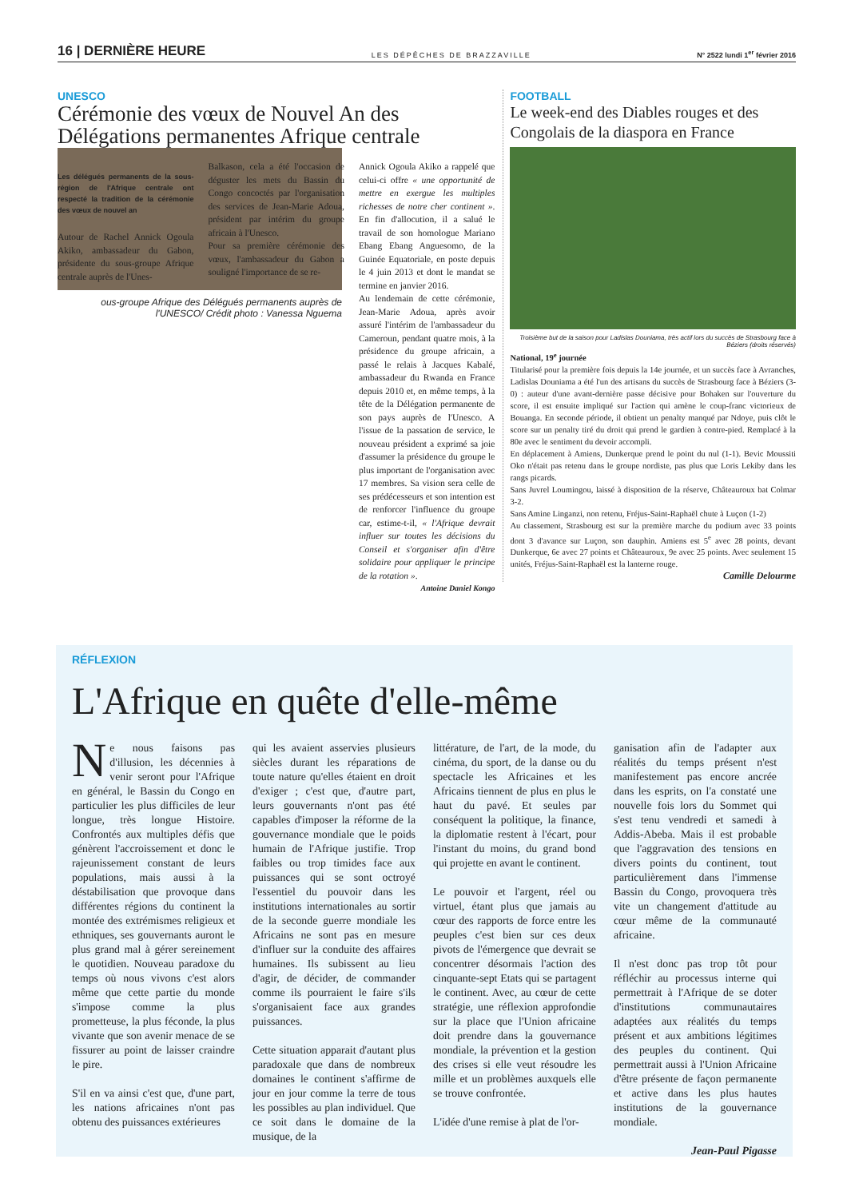16 | DERNIÈRE HEURE LES DÉPÊCHES DE BRAZZAVILLE N° 2522 lundi 1<sup>er</sup> février 2016
UNESCO
Cérémonie des vœux de Nouvel An des Délégations permanentes Afrique centrale
Les délégués permanents de la sous-région de l'Afrique centrale ont respecté la tradition de la cérémonie des vœux de nouvel an
Autour de Rachel Annick Ogoula Akiko, ambassadeur du Gabon, présidente du sous-groupe Afrique centrale auprès de l'Unes-
Balkason, cela a été l'occasion de déguster les mets du Bassin du Congo concoctés par l'organisation des services de Jean-Marie Adoua, président par intérim du groupe africain à l'Unesco.
Pour sa première cérémonie des vœux, l'ambassadeur du Gabon a souligné l'importance de se re-
Annick Ogoula Akiko a rappelé que celui-ci offre « une opportunité de mettre en exergue les multiples richesses de notre cher continent ». En fin d'allocution, il a salué le travail de son homologue Mariano Ebang Ebang Anguesomo, de la Guinée Equatoriale, en poste depuis le 4 juin 2013 et dont le mandat se termine en janvier 2016.
Au lendemain de cette cérémonie, Jean-Marie Adoua, après avoir assuré l'intérim de l'ambassadeur du Cameroun, pendant quatre mois, à la présidence du groupe africain, a passé le relais à Jacques Kabalé, ambassadeur du Rwanda en France depuis 2010 et, en même temps, à la tête de la Délégation permanente de son pays auprès de l'Unesco. A l'issue de la passation de service, le nouveau président a exprimé sa joie d'assumer la présidence du groupe le plus important de l'organisation avec 17 membres. Sa vision sera celle de ses prédécesseurs et son intention est de renforcer l'influence du groupe car, estime-t-il, « l'Afrique devrait influer sur toutes les décisions du Conseil et s'organiser afin d'être solidaire pour appliquer le principe de la rotation ».
Antoine Daniel Kongo
ous-groupe Afrique des Délégués permanents auprès de l'UNESCO/ Crédit photo : Vanessa Nguema
FOOTBALL
Le week-end des Diables rouges et des Congolais de la diaspora en France
Troisième but de la saison pour Ladislas Douniama, très actif lors du succès de Strasbourg face à Béziers (droits réservés)
National, 19<sup>e</sup> journée
Titularisé pour la première fois depuis la 14e journée, et un succès face à Avranches, Ladislas Douniama a été l'un des artisans du succès de Strasbourg face à Béziers (3-0) : auteur d'une avant-dernière passe décisive pour Bohaken sur l'ouverture du score, il est ensuite impliqué sur l'action qui amène le coup-franc victorieux de Bouanga. En seconde période, il obtient un penalty manqué par Ndoye, puis clôt le score sur un penalty tiré du droit qui prend le gardien à contre-pied. Remplacé à la 80e avec le sentiment du devoir accompli.
En déplacement à Amiens, Dunkerque prend le point du nul (1-1). Bevic Moussiti Oko n'était pas retenu dans le groupe nordiste, pas plus que Loris Lekiby dans les rangs picards.
Sans Juvrel Loumingou, laissé à disposition de la réserve, Châteauroux bat Colmar 3-2.
Sans Amine Linganzi, non retenu, Fréjus-Saint-Raphaël chute à Luçon (1-2)
Au classement, Strasbourg est sur la première marche du podium avec 33 points dont 3 d'avance sur Luçon, son dauphin. Amiens est 5<sup>e</sup> avec 28 points, devant Dunkerque, 6e avec 27 points et Châteauroux, 9e avec 25 points. Avec seulement 15 unités, Fréjus-Saint-Raphaël est la lanterne rouge.
Camille Delourme
RÉFLEXION
L'Afrique en quête d'elle-même
Ne nous faisons pas d'illusion, les décennies à venir seront pour l'Afrique en général, le Bassin du Congo en particulier les plus difficiles de leur longue, très longue Histoire. Confrontés aux multiples défis que génèrent l'accroissement et donc le rajeunissement constant de leurs populations, mais aussi à la déstabilisation que provoque dans différentes régions du continent la montée des extrémismes religieux et ethniques, ses gouvernants auront le plus grand mal à gérer sereinement le quotidien. Nouveau paradoxe du temps où nous vivons c'est alors même que cette partie du monde s'impose comme la plus prometteuse, la plus féconde, la plus vivante que son avenir menace de se fissurer au point de laisser craindre le pire.
S'il en va ainsi c'est que, d'une part, les nations africaines n'ont pas obtenu des puissances extérieures
qui les avaient asservies plusieurs siècles durant les réparations de toute nature qu'elles étaient en droit d'exiger ; c'est que, d'autre part, leurs gouvernants n'ont pas été capables d'imposer la réforme de la gouvernance mondiale que le poids humain de l'Afrique justifie. Trop faibles ou trop timides face aux puissances qui se sont octroyé l'essentiel du pouvoir dans les institutions internationales au sortir de la seconde guerre mondiale les Africains ne sont pas en mesure d'influer sur la conduite des affaires humaines. Ils subissent au lieu d'agir, de décider, de commander comme ils pourraient le faire s'ils s'organisaient face aux grandes puissances.
Cette situation apparait d'autant plus paradoxale que dans de nombreux domaines le continent s'affirme de jour en jour comme la terre de tous les possibles au plan individuel. Que ce soit dans le domaine de la musique, de la
littérature, de l'art, de la mode, du cinéma, du sport, de la danse ou du spectacle les Africaines et les Africains tiennent de plus en plus le haut du pavé. Et seules par conséquent la politique, la finance, la diplomatie restent à l'écart, pour l'instant du moins, du grand bond qui projette en avant le continent.
Le pouvoir et l'argent, réel ou virtuel, étant plus que jamais au cœur des rapports de force entre les peuples c'est bien sur ces deux pivots de l'émergence que devrait se concentrer désormais l'action des cinquante-sept Etats qui se partagent le continent. Avec, au cœur de cette stratégie, une réflexion approfondie sur la place que l'Union africaine doit prendre dans la gouvernance mondiale, la prévention et la gestion des crises si elle veut résoudre les mille et un problèmes auxquels elle se trouve confrontée.
L'idée d'une remise à plat de l'or-
ganisation afin de l'adapter aux réalités du temps présent n'est manifestement pas encore ancrée dans les esprits, on l'a constaté une nouvelle fois lors du Sommet qui s'est tenu vendredi et samedi à Addis-Abeba. Mais il est probable que l'aggravation des tensions en divers points du continent, tout particulièrement dans l'immense Bassin du Congo, provoquera très vite un changement d'attitude au cœur même de la communauté africaine.
Il n'est donc pas trop tôt pour réfléchir au processus interne qui permettrait à l'Afrique de se doter d'institutions communautaires adaptées aux réalités du temps présent et aux ambitions légitimes des peuples du continent. Qui permettrait aussi à l'Union Africaine d'être présente de façon permanente et active dans les plus hautes institutions de la gouvernance mondiale.
Jean-Paul Pigasse